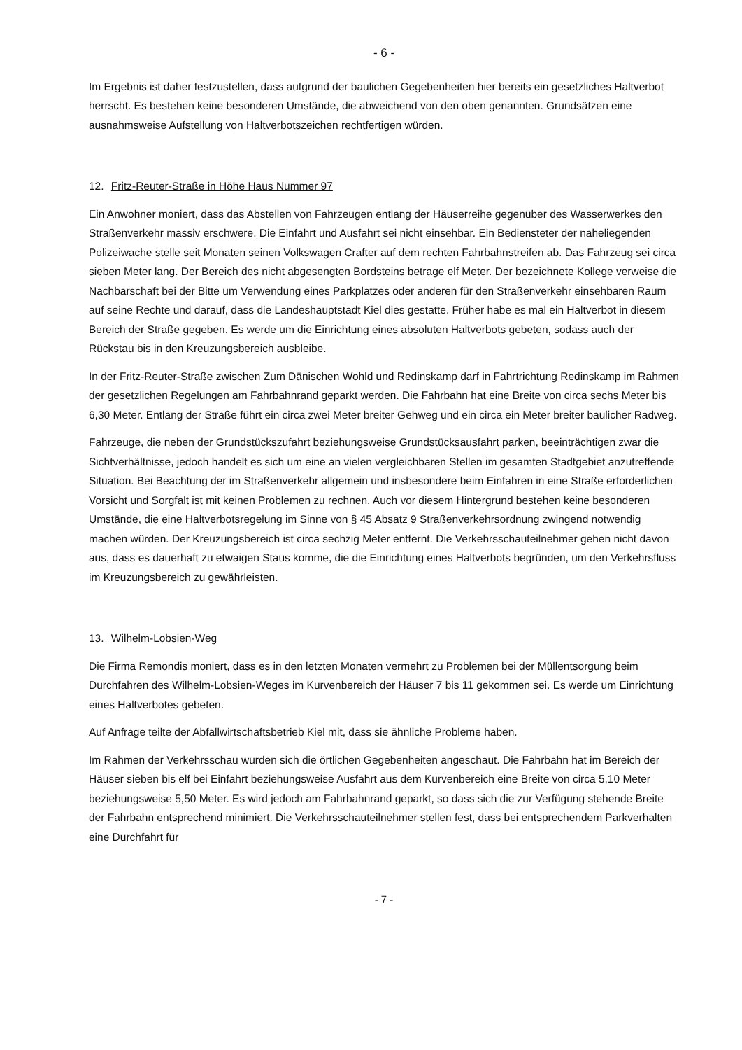- 6 -
Im Ergebnis ist daher festzustellen, dass aufgrund der baulichen Gegebenheiten hier bereits ein gesetzliches Haltverbot herrscht. Es bestehen keine besonderen Umstände, die abweichend von den oben genannten. Grundsätzen eine ausnahmsweise Aufstellung von Haltverbotszeichen rechtfertigen würden.
12. Fritz-Reuter-Straße in Höhe Haus Nummer 97
Ein Anwohner moniert, dass das Abstellen von Fahrzeugen entlang der Häuserreihe gegenüber des Wasserwerkes den Straßenverkehr massiv erschwere. Die Einfahrt und Ausfahrt sei nicht einsehbar. Ein Bediensteter der naheliegenden Polizeiwache stelle seit Monaten seinen Volkswagen Crafter auf dem rechten Fahrbahnstreifen ab. Das Fahrzeug sei circa sieben Meter lang. Der Bereich des nicht abgesengten Bordsteins betrage elf Meter. Der bezeichnete Kollege verweise die Nachbarschaft bei der Bitte um Verwendung eines Parkplatzes oder anderen für den Straßenverkehr einsehbaren Raum auf seine Rechte und darauf, dass die Landeshauptstadt Kiel dies gestatte. Früher habe es mal ein Haltverbot in diesem Bereich der Straße gegeben. Es werde um die Einrichtung eines absoluten Haltverbots gebeten, sodass auch der Rückstau bis in den Kreuzungsbereich ausbleibe.
In der Fritz-Reuter-Straße zwischen Zum Dänischen Wohld und Redinskamp darf in Fahrtrichtung Redinskamp im Rahmen der gesetzlichen Regelungen am Fahrbahnrand geparkt werden. Die Fahrbahn hat eine Breite von circa sechs Meter bis 6,30 Meter. Entlang der Straße führt ein circa zwei Meter breiter Gehweg und ein circa ein Meter breiter baulicher Radweg.
Fahrzeuge, die neben der Grundstückszufahrt beziehungsweise Grundstücksausfahrt parken, beeinträchtigen zwar die Sichtverhältnisse, jedoch handelt es sich um eine an vielen vergleichbaren Stellen im gesamten Stadtgebiet anzutreffende Situation. Bei Beachtung der im Straßenverkehr allgemein und insbesondere beim Einfahren in eine Straße erforderlichen Vorsicht und Sorgfalt ist mit keinen Problemen zu rechnen. Auch vor diesem Hintergrund bestehen keine besonderen Umstände, die eine Haltverbotsregelung im Sinne von § 45 Absatz 9 Straßenverkehrsordnung zwingend notwendig machen würden. Der Kreuzungsbereich ist circa sechzig Meter entfernt. Die Verkehrsschauteilnehmer gehen nicht davon aus, dass es dauerhaft zu etwaigen Staus komme, die die Einrichtung eines Haltverbots begründen, um den Verkehrsfluss im Kreuzungsbereich zu gewährleisten.
13. Wilhelm-Lobsien-Weg
Die Firma Remondis moniert, dass es in den letzten Monaten vermehrt zu Problemen bei der Müllentsorgung beim Durchfahren des Wilhelm-Lobsien-Weges im Kurvenbereich der Häuser 7 bis 11 gekommen sei. Es werde um Einrichtung eines Haltverbotes gebeten.
Auf Anfrage teilte der Abfallwirtschaftsbetrieb Kiel mit, dass sie ähnliche Probleme haben.
Im Rahmen der Verkehrsschau wurden sich die örtlichen Gegebenheiten angeschaut. Die Fahrbahn hat im Bereich der Häuser sieben bis elf bei Einfahrt beziehungsweise Ausfahrt aus dem Kurvenbereich eine Breite von circa 5,10 Meter beziehungsweise 5,50 Meter. Es wird jedoch am Fahrbahnrand geparkt, so dass sich die zur Verfügung stehende Breite der Fahrbahn entsprechend minimiert. Die Verkehrsschauteilnehmer stellen fest, dass bei entsprechendem Parkverhalten eine Durchfahrt für
- 7 -